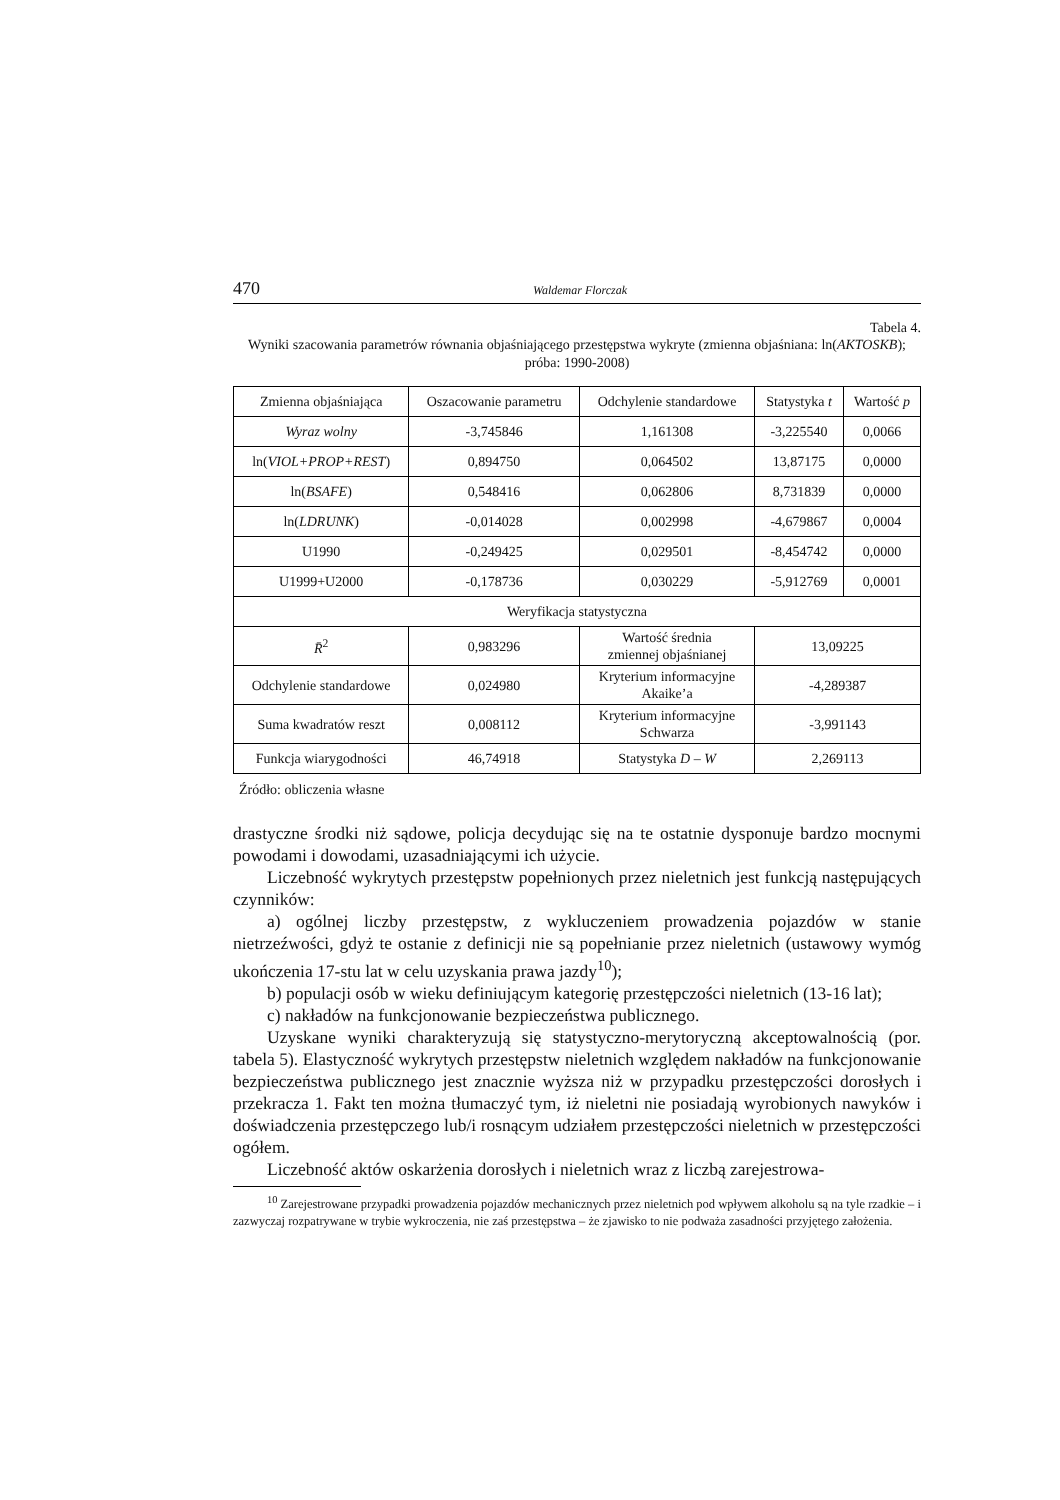470 Waldemar Florczak
Tabela 4.
Wyniki szacowania parametrów równania objaśniającego przestępstwa wykryte (zmienna objaśniana: ln(AKTOSKB); próba: 1990-2008)
| Zmienna objaśniająca | Oszacowanie parametru | Odchylenie standardowe | Statystyka t | Wartość p |
| Wyraz wolny | -3,745846 | 1,161308 | -3,225540 | 0,0066 |
| ln( VIOL+PROP+REST ) | 0,894750 | 0,064502 | 13,87175 | 0,0000 |
| ln( BSAFE ) | 0,548416 | 0,062806 | 8,731839 | 0,0000 |
| ln( LDRUNK ) | -0,014028 | 0,002998 | -4,679867 | 0,0004 |
| U1990 | -0,249425 | 0,029501 | -8,454742 | 0,0000 |
| U1999+U2000 | -0,178736 | 0,030229 | -5,912769 | 0,0001 |
| Weryfikacja statystyczna | | | | |
| R̄<sup>2</sup> | 0,983296 | Wartość średnia zmiennej objaśnianej | 13,09225 | |
| Odchylenie standardowe | 0,024980 | Kryterium informacyjne Akaike’a | -4,289387 | |
| Suma kwadratów reszt | 0,008112 | Kryterium informacyjne Schwarza | -3,991143 | |
| Funkcja wiarygodności | 46,74918 | Statystyka D – W | 2,269113 | |
Źródło: obliczenia własne
drastyczne środki niż sądowe, policja decydując się na te ostatnie dysponuje bardzo mocnymi powodami i dowodami, uzasadniającymi ich użycie.
Liczebność wykrytych przestępstw popełnionych przez nieletnich jest funkcją następujących czynników:
a) ogólnej liczby przestępstw, z wykluczeniem prowadzenia pojazdów w stanie nietrzeźwości, gdyż te ostanie z definicji nie są popełnianie przez nieletnich (ustawowy wymóg ukończenia 17-stu lat w celu uzyskania prawa jazdy<sup>10</sup>);
b) populacji osób w wieku definiującym kategorię przestępczości nieletnich (13-16 lat);
c) nakładów na funkcjonowanie bezpieczeństwa publicznego.
Uzyskane wyniki charakteryzują się statystyczno-merytoryczną akceptowalnością (por. tabela 5). Elastyczność wykrytych przestępstw nieletnich względem nakładów na funkcjonowanie bezpieczeństwa publicznego jest znacznie wyższa niż w przypadku przestępczości dorosłych i przekracza 1. Fakt ten można tłumaczyć tym, iż nieletni nie posiadają wyrobionych nawyków i doświadczenia przestępczego lub/i rosnącym udziałem przestępczości nieletnich w przestępczości ogółem.
Liczebność aktów oskarżenia dorosłych i nieletnich wraz z liczbą zarejestrowa-
<sup>10</sup> Zarejestrowane przypadki prowadzenia pojazdów mechanicznych przez nieletnich pod wpływem alkoholu są na tyle rzadkie – i zazwyczaj rozpatrywane w trybie wykroczenia, nie zaś przestępstwa – że zjawisko to nie podważa zasadności przyjętego założenia.